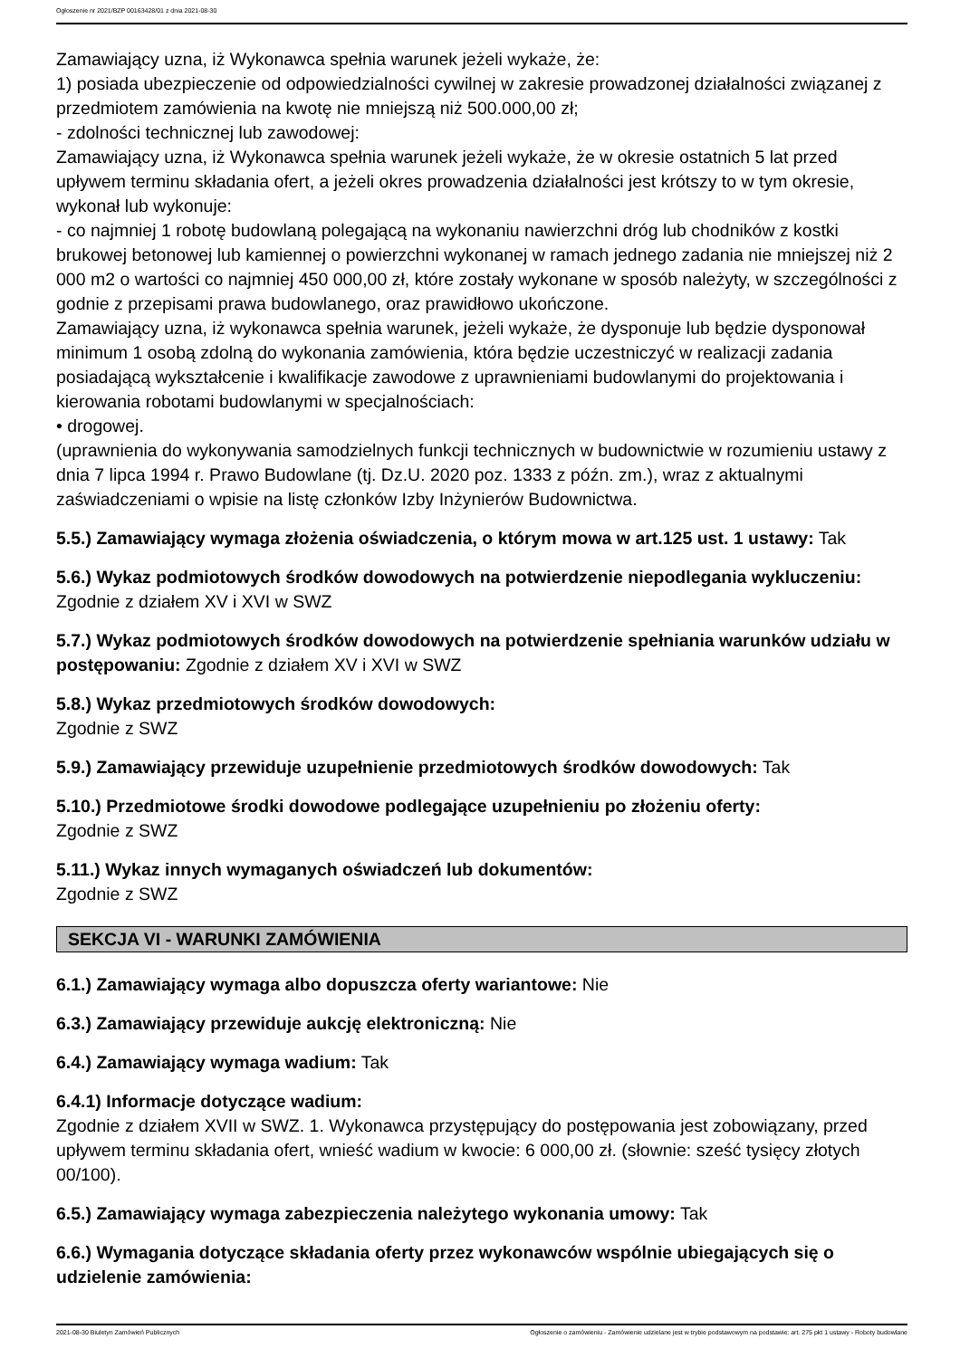Ogłoszenie nr 2021/BZP 00163428/01 z dnia 2021-08-30
Zamawiający uzna, iż Wykonawca spełnia warunek jeżeli wykaże, że:
1) posiada ubezpieczenie od odpowiedzialności cywilnej w zakresie prowadzonej działalności związanej z przedmiotem zamówienia na kwotę nie mniejszą niż 500.000,00 zł;
- zdolności technicznej lub zawodowej:
Zamawiający uzna, iż Wykonawca spełnia warunek jeżeli wykaże, że w okresie ostatnich 5 lat przed upływem terminu składania ofert, a jeżeli okres prowadzenia działalności jest krótszy to w tym okresie, wykonał lub wykonuje:
- co najmniej 1 robotę budowlaną polegającą na wykonaniu nawierzchni dróg lub chodników z kostki brukowej betonowej lub kamiennej o powierzchni wykonanej w ramach jednego zadania nie mniejszej niż 2 000 m2 o wartości co najmniej 450 000,00 zł, które zostały wykonane w sposób należyty, w szczególności z godnie z przepisami prawa budowlanego, oraz prawidłowo ukończone.
Zamawiający uzna, iż wykonawca spełnia warunek, jeżeli wykaże, że dysponuje lub będzie dysponował minimum 1 osobą zdolną do wykonania zamówienia, która będzie uczestniczyć w realizacji zadania posiadającą wykształcenie i kwalifikacje zawodowe z uprawnieniami budowlanymi do projektowania i kierowania robotami budowlanymi w specjalnościach:
• drogowej.
(uprawnienia do wykonywania samodzielnych funkcji technicznych w budownictwie w rozumieniu ustawy z dnia 7 lipca 1994 r. Prawo Budowlane (tj. Dz.U. 2020 poz. 1333 z późn. zm.), wraz z aktualnymi zaświadczeniami o wpisie na listę członków Izby Inżynierów Budownictwa.
5.5.) Zamawiający wymaga złożenia oświadczenia, o którym mowa w art.125 ust. 1 ustawy: Tak
5.6.) Wykaz podmiotowych środków dowodowych na potwierdzenie niepodlegania wykluczeniu:
Zgodnie z działem XV i XVI w SWZ
5.7.) Wykaz podmiotowych środków dowodowych na potwierdzenie spełniania warunków udziału w postępowaniu: Zgodnie z działem XV i XVI w SWZ
5.8.) Wykaz przedmiotowych środków dowodowych:
Zgodnie z SWZ
5.9.) Zamawiający przewiduje uzupełnienie przedmiotowych środków dowodowych: Tak
5.10.) Przedmiotowe środki dowodowe podlegające uzupełnieniu po złożeniu oferty:
Zgodnie z SWZ
5.11.) Wykaz innych wymaganych oświadczeń lub dokumentów:
Zgodnie z SWZ
SEKCJA VI - WARUNKI ZAMÓWIENIA
6.1.) Zamawiający wymaga albo dopuszcza oferty wariantowe: Nie
6.3.) Zamawiający przewiduje aukcję elektroniczną: Nie
6.4.) Zamawiający wymaga wadium: Tak
6.4.1) Informacje dotyczące wadium:
Zgodnie z działem XVII w SWZ. 1. Wykonawca przystępujący do postępowania jest zobowiązany, przed upływem terminu składania ofert, wnieść wadium w kwocie: 6 000,00 zł. (słownie: sześć tysięcy złotych 00/100).
6.5.) Zamawiający wymaga zabezpieczenia należytego wykonania umowy: Tak
6.6.) Wymagania dotyczące składania oferty przez wykonawców wspólnie ubiegających się o udzielenie zamówienia:
2021-08-30 Biuletyn Zamówień Publicznych Ogłoszenie o zamówieniu - Zamówienie udzielane jest w trybie podstawowym na podstawie: art. 275 pkt 1 ustawy - Roboty budowlane